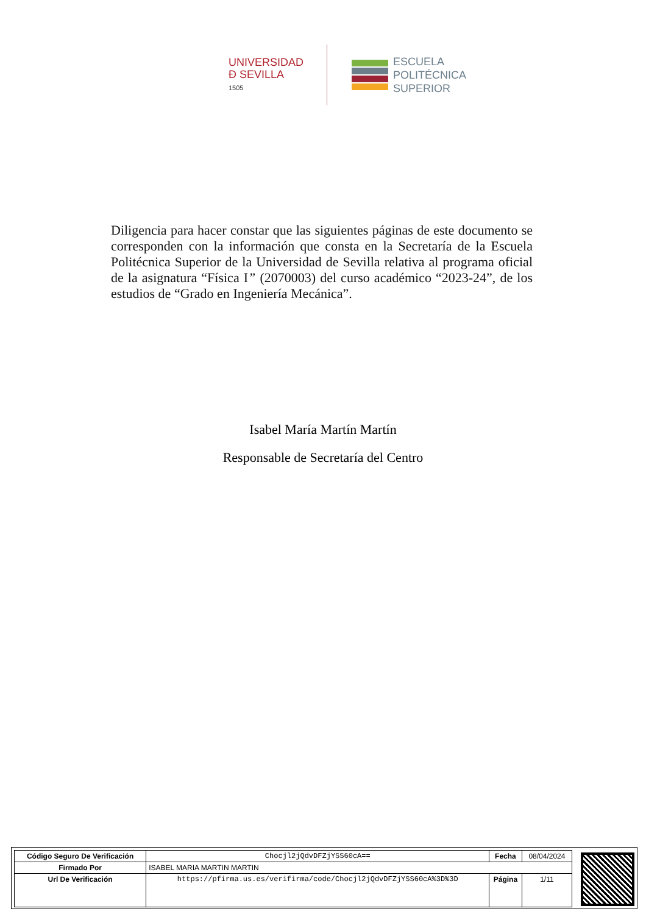UNIVERSIDAD
Đ SEVILLA
1505
ESCUELA
POLITÉCNICA
SUPERIOR
Diligencia para hacer constar que las siguientes páginas de este documento se corresponden con la información que consta en la Secretaría de la Escuela Politécnica Superior de la Universidad de Sevilla relativa al programa oficial de la asignatura “Física I” (2070003) del curso académico “2023-24”, de los estudios de “Grado en Ingeniería Mecánica”.
Isabel María Martín Martín
Responsable de Secretaría del Centro
| Código Seguro De Verificación | Chocjl2jQdvDFZjYSS60cA== | Fecha | 08/04/2024 |
| Firmado Por | ISABEL MARIA MARTIN MARTIN | | |
| Url De Verificación | https://pfirma.us.es/verifirma/code/Chocjl2jQdvDFZjYSS60cA%3D%3D | Página | 1/11 |